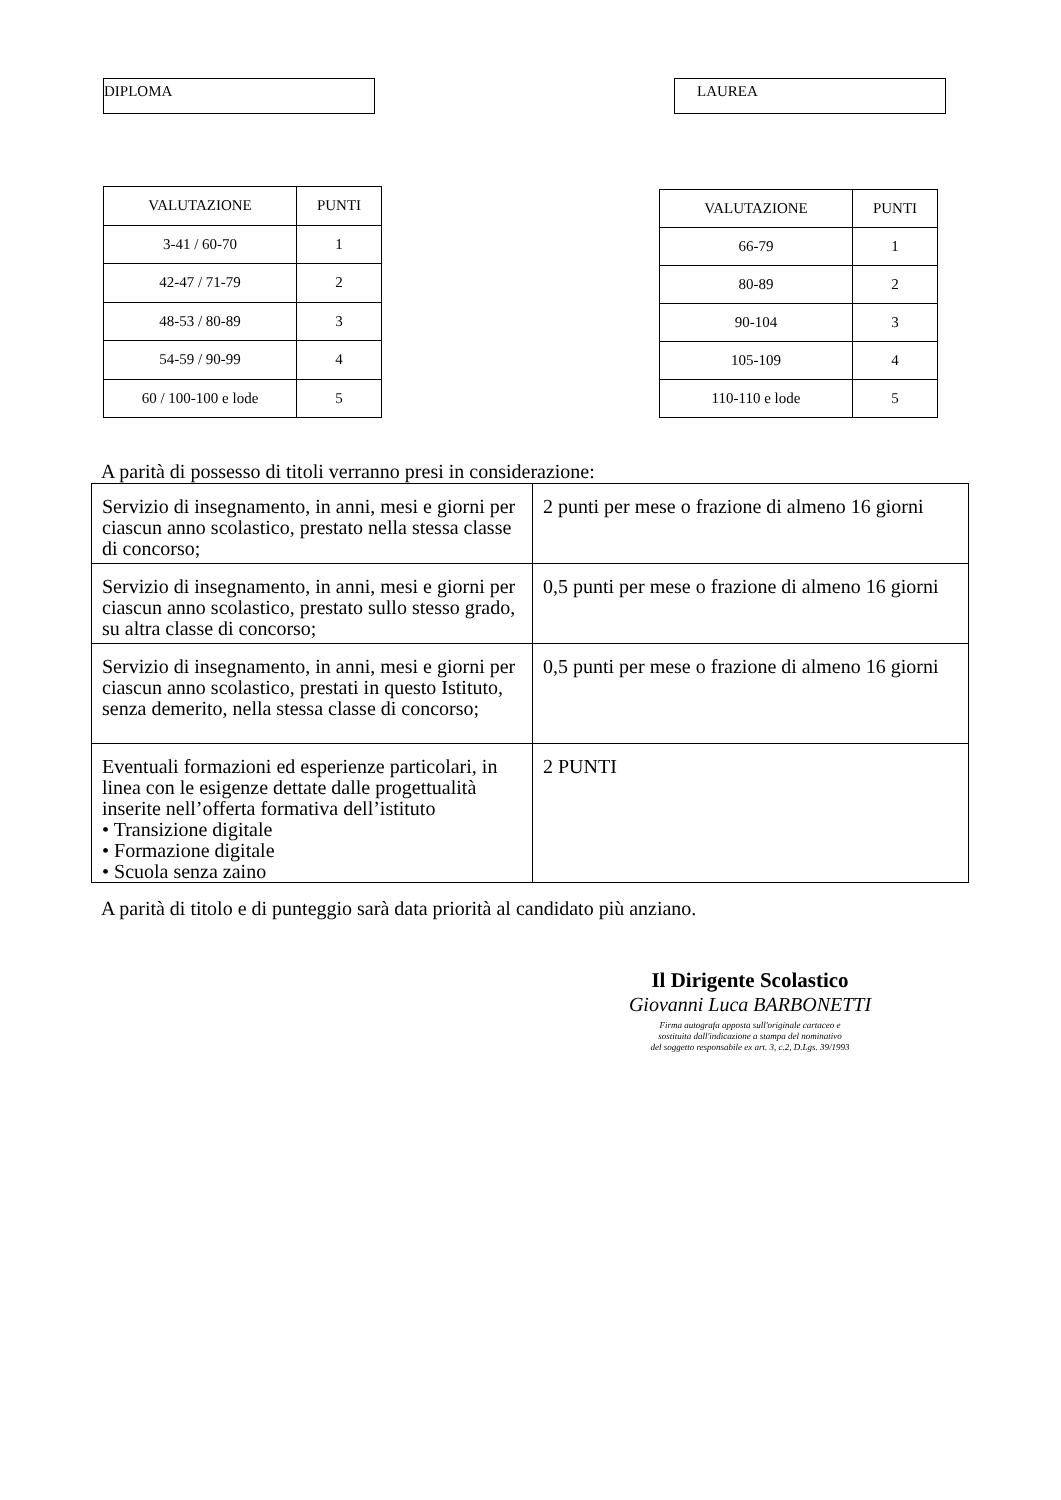DIPLOMA LAUREA
| VALUTAZIONE | PUNTI |
| --- | --- |
| 3-41 / 60-70 | 1 |
| 42-47 / 71-79 | 2 |
| 48-53 / 80-89 | 3 |
| 54-59 / 90-99 | 4 |
| 60 / 100-100 e lode | 5 |
| VALUTAZIONE | PUNTI |
| --- | --- |
| 66-79 | 1 |
| 80-89 | 2 |
| 90-104 | 3 |
| 105-109 | 4 |
| 110-110 e lode | 5 |
A parità di possesso di titoli verranno presi in considerazione:
| Servizio di insegnamento, in anni, mesi e giorni per ciascun anno scolastico, prestato nella stessa classe di concorso; | 2 punti per mese o frazione di almeno 16 giorni |
| Servizio di insegnamento, in anni, mesi e giorni per ciascun anno scolastico, prestato sullo stesso grado, su altra classe di concorso; | 0,5 punti per mese o frazione di almeno 16 giorni |
| Servizio di insegnamento, in anni, mesi e giorni per ciascun anno scolastico, prestati in questo Istituto, senza demerito, nella stessa classe di concorso; | 0,5 punti per mese o frazione di almeno 16 giorni |
| Eventuali formazioni ed esperienze particolari, in linea con le esigenze dettate dalle progettualità inserite nell’offerta formativa dell’istituto • Transizione digitale • Formazione digitale • Scuola senza zaino | 2 PUNTI |
A parità di titolo e di punteggio sarà data priorità al candidato più anziano.
Il Dirigente Scolastico
Giovanni Luca BARBONETTI
Firma autografa apposta sull'originale cartaceo e
sostituita dall'indicazione a stampa del nominativo
del soggetto responsabile ex art. 3, c.2, D.Lgs. 39/1993